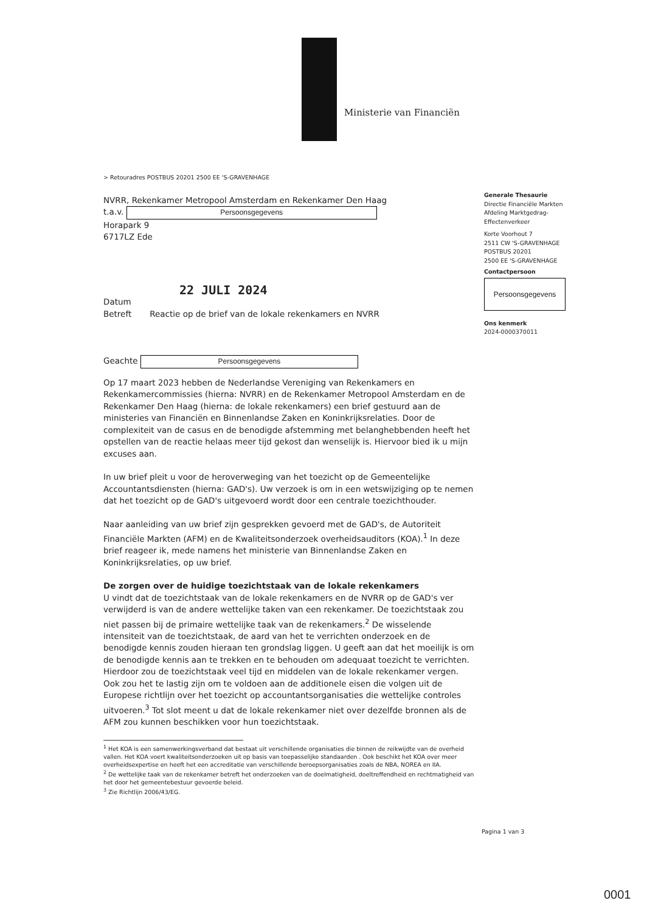Ministerie van Financiën
> Retouradres POSTBUS 20201 2500 EE 'S-GRAVENHAGE
NVRR, Rekenkamer Metropool Amsterdam en Rekenkamer Den Haag
t.a.v. Persoonsgegevens
Horapark 9
6717LZ Ede
22 JULI 2024
Datum
Betreft Reactie op de brief van de lokale rekenkamers en NVRR
Geachte Persoonsgegevens
Op 17 maart 2023 hebben de Nederlandse Vereniging van Rekenkamers en Rekenkamercommissies (hierna: NVRR) en de Rekenkamer Metropool Amsterdam en de Rekenkamer Den Haag (hierna: de lokale rekenkamers) een brief gestuurd aan de ministeries van Financiën en Binnenlandse Zaken en Koninkrijksrelaties. Door de complexiteit van de casus en de benodigde afstemming met belanghebbenden heeft het opstellen van de reactie helaas meer tijd gekost dan wenselijk is. Hiervoor bied ik u mijn excuses aan.
In uw brief pleit u voor de heroverweging van het toezicht op de Gemeentelijke Accountantsdiensten (hierna: GAD's). Uw verzoek is om in een wetswijziging op te nemen dat het toezicht op de GAD's uitgevoerd wordt door een centrale toezichthouder.
Naar aanleiding van uw brief zijn gesprekken gevoerd met de GAD's, de Autoriteit Financiële Markten (AFM) en de Kwaliteitsonderzoek overheidsauditors (KOA).<sup>1</sup> In deze brief reageer ik, mede namens het ministerie van Binnenlandse Zaken en Koninkrijksrelaties, op uw brief.
De zorgen over de huidige toezichtstaak van de lokale rekenkamers
U vindt dat de toezichtstaak van de lokale rekenkamers en de NVRR op de GAD's ver verwijderd is van de andere wettelijke taken van een rekenkamer. De toezichtstaak zou niet passen bij de primaire wettelijke taak van de rekenkamers.<sup>2</sup> De wisselende intensiteit van de toezichtstaak, de aard van het te verrichten onderzoek en de benodigde kennis zouden hieraan ten grondslag liggen. U geeft aan dat het moeilijk is om de benodigde kennis aan te trekken en te behouden om adequaat toezicht te verrichten. Hierdoor zou de toezichtstaak veel tijd en middelen van de lokale rekenkamer vergen. Ook zou het te lastig zijn om te voldoen aan de additionele eisen die volgen uit de Europese richtlijn over het toezicht op accountantsorganisaties die wettelijke controles uitvoeren.<sup>3</sup> Tot slot meent u dat de lokale rekenkamer niet over dezelfde bronnen als de AFM zou kunnen beschikken voor hun toezichtstaak.
<sup>1</sup> Het KOA is een samenwerkingsverband dat bestaat uit verschillende organisaties die binnen de reikwijdte van de overheid vallen. Het KOA voert kwaliteitsonderzoeken uit op basis van toepasselijke standaarden . Ook beschikt het KOA over meer overheidsexpertise en heeft het een accreditatie van verschillende beroepsorganisaties zoals de NBA, NOREA en IIA.
<sup>2</sup> De wettelijke taak van de rekenkamer betreft het onderzoeken van de doelmatigheid, doeltreffendheid en rechtmatigheid van het door het gemeentebestuur gevoerde beleid.
<sup>3</sup> Zie Richtlijn 2006/43/EG.
Generale Thesaurie
Directie Financiële Markten
Afdeling Marktgedrag-
Effectenverkeer
Korte Voorhout 7
2511 CW 'S-GRAVENHAGE
POSTBUS 20201
2500 EE 'S-GRAVENHAGE
Contactpersoon
Persoonsgegevens
Ons kenmerk
2024-0000370011
Pagina 1 van 3
0001